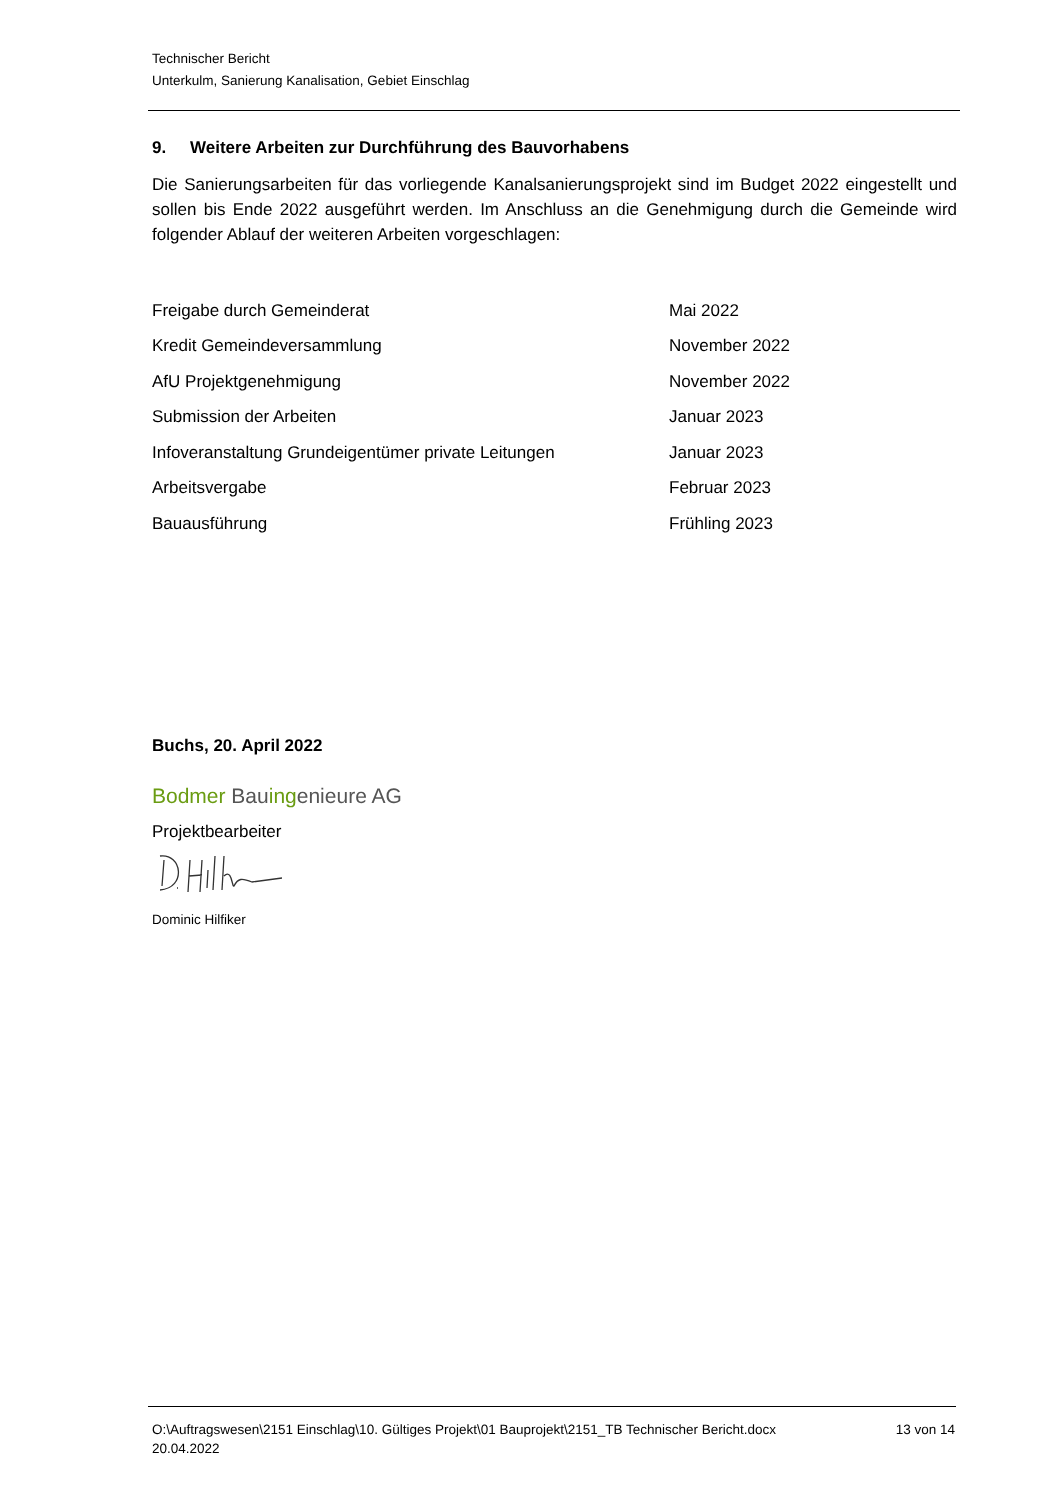Technischer Bericht
Unterkulm, Sanierung Kanalisation, Gebiet Einschlag
9. Weitere Arbeiten zur Durchführung des Bauvorhabens
Die Sanierungsarbeiten für das vorliegende Kanalsanierungsprojekt sind im Budget 2022 eingestellt und sollen bis Ende 2022 ausgeführt werden. Im Anschluss an die Genehmigung durch die Gemeinde wird folgender Ablauf der weiteren Arbeiten vorgeschlagen:
| Freigabe durch Gemeinderat | Mai 2022 |
| Kredit Gemeindeversammlung | November 2022 |
| AfU Projektgenehmigung | November 2022 |
| Submission der Arbeiten | Januar 2023 |
| Infoveranstaltung Grundeigentümer private Leitungen | Januar 2023 |
| Arbeitsvergabe | Februar 2023 |
| Bauausführung | Frühling 2023 |
Buchs, 20. April 2022
Bodmer Bauingenieure AG
Projektbearbeiter
Dominic Hilfiker
O:\Auftragswesen\2151 Einschlag\10. Gültiges Projekt\01 Bauprojekt\2151_TB Technischer Bericht.docx
20.04.2022
13 von 14